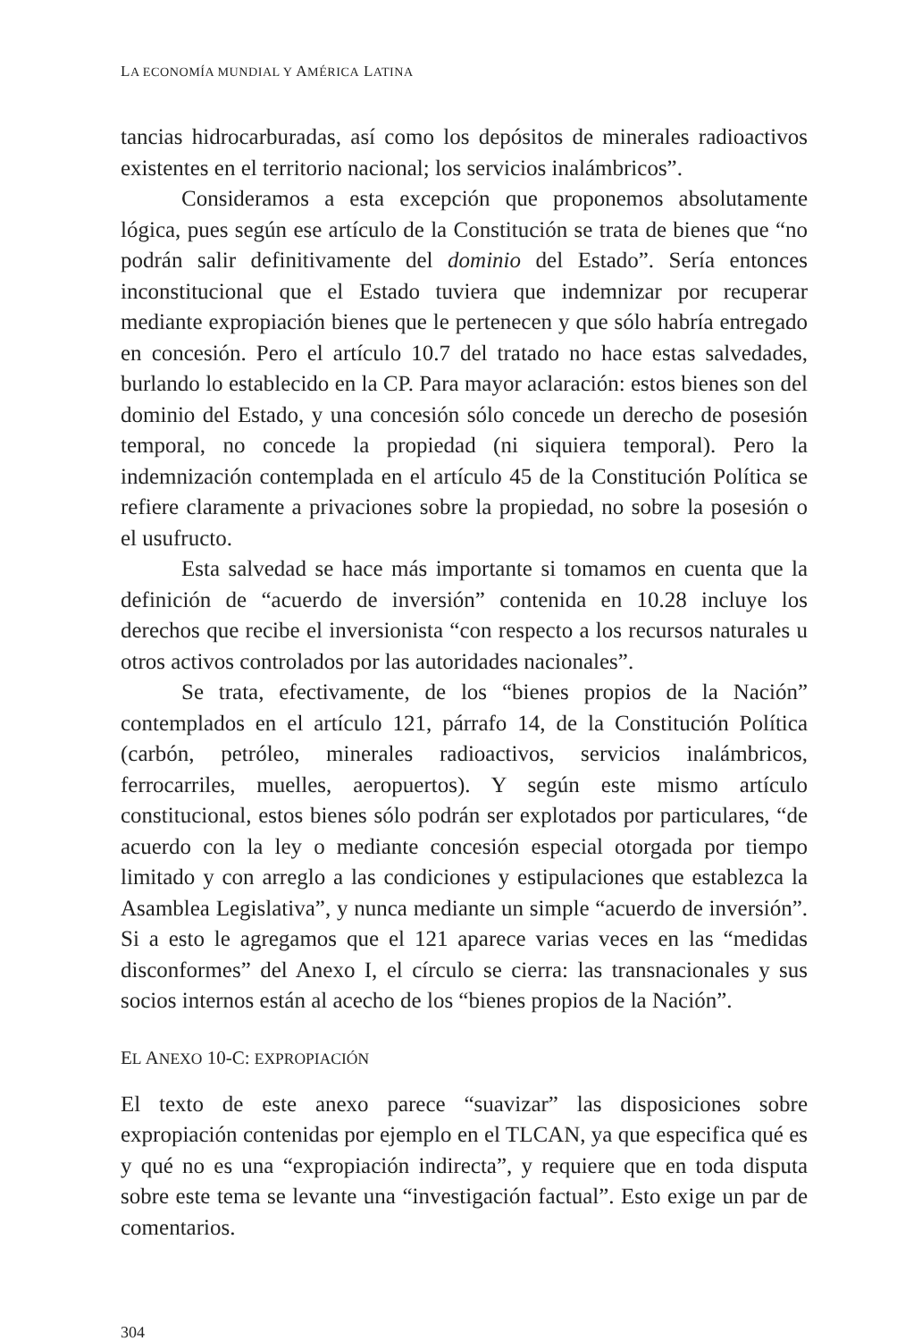LA ECONOMÍA MUNDIAL Y AMÉRICA LATINA
tancias hidrocarburadas, así como los depósitos de minerales radioactivos existentes en el territorio nacional; los servicios inalámbricos”.
Consideramos a esta excepción que proponemos absolutamente lógica, pues según ese artículo de la Constitución se trata de bienes que “no podrán salir definitivamente del dominio del Estado”. Sería entonces inconstitucional que el Estado tuviera que indemnizar por recuperar mediante expropiación bienes que le pertenecen y que sólo habría entregado en concesión. Pero el artículo 10.7 del tratado no hace estas salvedades, burlando lo establecido en la CP. Para mayor aclaración: estos bienes son del dominio del Estado, y una concesión sólo concede un derecho de posesión temporal, no concede la propiedad (ni siquiera temporal). Pero la indemnización contemplada en el artículo 45 de la Constitución Política se refiere claramente a privaciones sobre la propiedad, no sobre la posesión o el usufructo.
Esta salvedad se hace más importante si tomamos en cuenta que la definición de “acuerdo de inversión” contenida en 10.28 incluye los derechos que recibe el inversionista “con respecto a los recursos naturales u otros activos controlados por las autoridades nacionales”.
Se trata, efectivamente, de los “bienes propios de la Nación” contemplados en el artículo 121, párrafo 14, de la Constitución Política (carbón, petróleo, minerales radioactivos, servicios inalámbricos, ferrocarriles, muelles, aeropuertos). Y según este mismo artículo constitucional, estos bienes sólo podrán ser explotados por particulares, “de acuerdo con la ley o mediante concesión especial otorgada por tiempo limitado y con arreglo a las condiciones y estipulaciones que establezca la Asamblea Legislativa”, y nunca mediante un simple “acuerdo de inversión”. Si a esto le agregamos que el 121 aparece varias veces en las “medidas disconformes” del Anexo I, el círculo se cierra: las transnacionales y sus socios internos están al acecho de los “bienes propios de la Nación”.
EL ANEXO 10-C: EXPROPIACIÓN
El texto de este anexo parece “suavizar” las disposiciones sobre expropiación contenidas por ejemplo en el TLCAN, ya que especifica qué es y qué no es una “expropiación indirecta”, y requiere que en toda disputa sobre este tema se levante una “investigación factual”. Esto exige un par de comentarios.
304